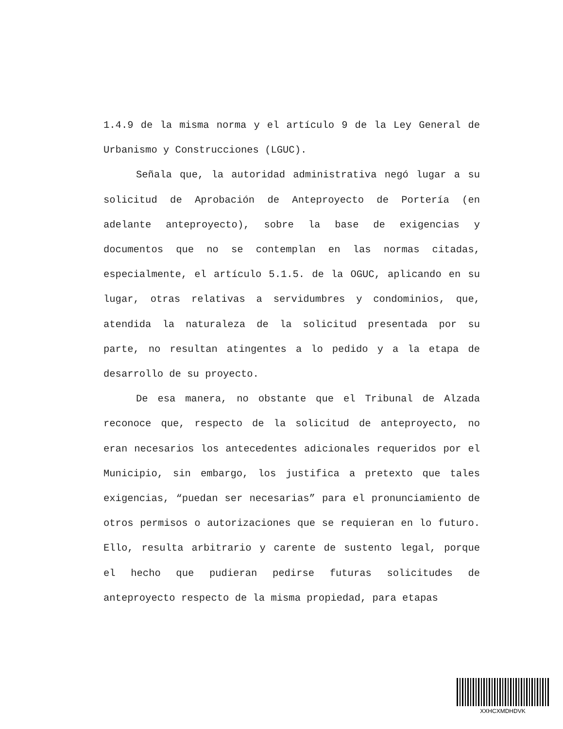1.4.9 de la misma norma y el artículo 9 de la Ley General de Urbanismo y Construcciones (LGUC).
Señala que, la autoridad administrativa negó lugar a su solicitud de Aprobación de Anteproyecto de Portería (en adelante anteproyecto), sobre la base de exigencias y documentos que no se contemplan en las normas citadas, especialmente, el artículo 5.1.5. de la OGUC, aplicando en su lugar, otras relativas a servidumbres y condominios, que, atendida la naturaleza de la solicitud presentada por su parte, no resultan atingentes a lo pedido y a la etapa de desarrollo de su proyecto.
De esa manera, no obstante que el Tribunal de Alzada reconoce que, respecto de la solicitud de anteproyecto, no eran necesarios los antecedentes adicionales requeridos por el Municipio, sin embargo, los justifica a pretexto que tales exigencias, “puedan ser necesarias” para el pronunciamiento de otros permisos o autorizaciones que se requieran en lo futuro. Ello, resulta arbitrario y carente de sustento legal, porque el hecho que pudieran pedirse futuras solicitudes de anteproyecto respecto de la misma propiedad, para etapas
XXHCXMDHDVK